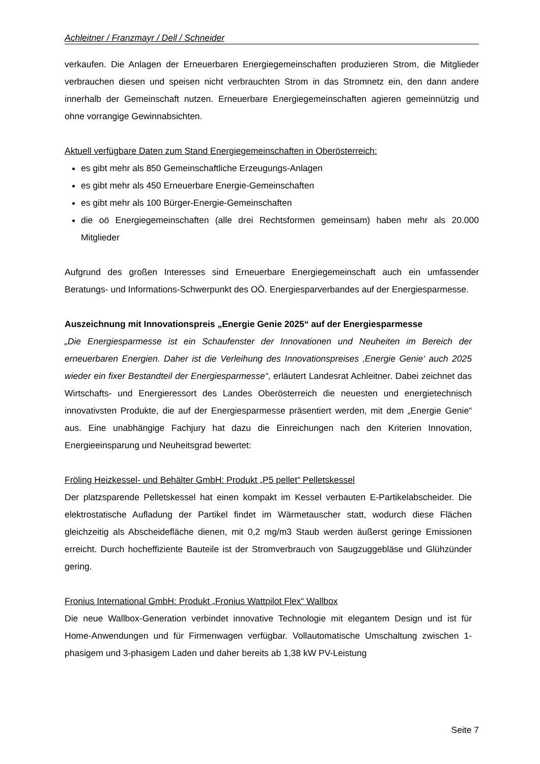Achleitner / Franzmayr / Dell / Schneider
verkaufen. Die Anlagen der Erneuerbaren Energiegemeinschaften produzieren Strom, die Mitglieder verbrauchen diesen und speisen nicht verbrauchten Strom in das Stromnetz ein, den dann andere innerhalb der Gemeinschaft nutzen. Erneuerbare Energiegemeinschaften agieren gemeinnützig und ohne vorrangige Gewinnabsichten.
Aktuell verfügbare Daten zum Stand Energiegemeinschaften in Oberösterreich:
es gibt mehr als 850 Gemeinschaftliche Erzeugungs-Anlagen
es gibt mehr als 450 Erneuerbare Energie-Gemeinschaften
es gibt mehr als 100 Bürger-Energie-Gemeinschaften
die oö Energiegemeinschaften (alle drei Rechtsformen gemeinsam) haben mehr als 20.000 Mitglieder
Aufgrund des großen Interesses sind Erneuerbare Energiegemeinschaft auch ein umfassender Beratungs- und Informations-Schwerpunkt des OÖ. Energiesparverbandes auf der Energiesparmesse.
Auszeichnung mit Innovationspreis „Energie Genie 2025“ auf der Energiesparmesse
„Die Energiesparmesse ist ein Schaufenster der Innovationen und Neuheiten im Bereich der erneuerbaren Energien. Daher ist die Verleihung des Innovationspreises ‚Energie Genie‘ auch 2025 wieder ein fixer Bestandteil der Energiesparmesse“, erläutert Landesrat Achleitner. Dabei zeichnet das Wirtschafts- und Energieressort des Landes Oberösterreich die neuesten und energietechnisch innovativsten Produkte, die auf der Energiesparmesse präsentiert werden, mit dem „Energie Genie“ aus. Eine unabhängige Fachjury hat dazu die Einreichungen nach den Kriterien Innovation, Energieeinsparung und Neuheitsgrad bewertet:
Fröling Heizkessel- und Behälter GmbH: Produkt „P5 pellet“ Pelletskessel
Der platzsparende Pelletskessel hat einen kompakt im Kessel verbauten E-Partikelabscheider. Die elektrostatische Aufladung der Partikel findet im Wärmetauscher statt, wodurch diese Flächen gleichzeitig als Abscheidefläche dienen, mit 0,2 mg/m3 Staub werden äußerst geringe Emissionen erreicht. Durch hocheffiziente Bauteile ist der Stromverbrauch von Saugzuggebläse und Glühzünder gering.
Fronius International GmbH: Produkt „Fronius Wattpilot Flex“ Wallbox
Die neue Wallbox-Generation verbindet innovative Technologie mit elegantem Design und ist für Home-Anwendungen und für Firmenwagen verfügbar. Vollautomatische Umschaltung zwischen 1-phasigem und 3-phasigem Laden und daher bereits ab 1,38 kW PV-Leistung
Seite 7